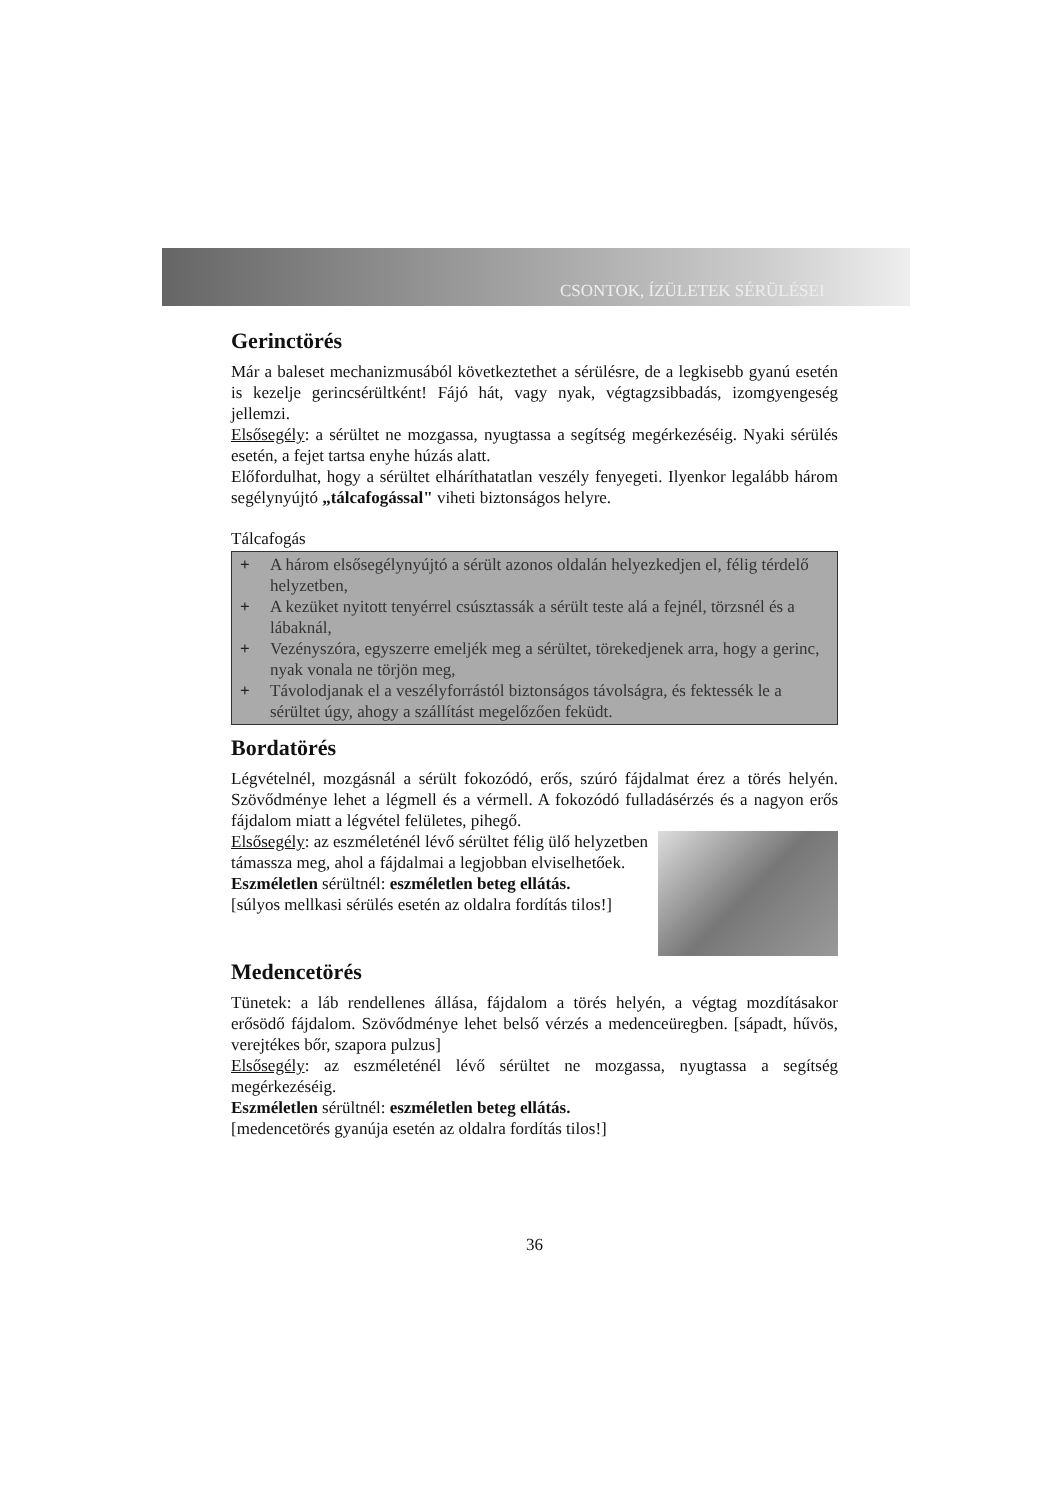CSONTOK, ÍZÜLETEK SÉRÜLÉSEI
Gerinctörés
Már a baleset mechanizmusából következtethet a sérülésre, de a legkisebb gyanú esetén is kezelje gerincsérültként! Fájó hát, vagy nyak, végtagzsibbadás, izomgyengeség jellemzi.
Elsősegély: a sérültet ne mozgassa, nyugtassa a segítség megérkezéséig. Nyaki sérülés esetén, a fejet tartsa enyhe húzás alatt.
Előfordulhat, hogy a sérültet elháríthatatlan veszély fenyegeti. Ilyenkor legalább három segélynyújtó „tálcafogással" viheti biztonságos helyre.
Tálcafogás
+ A három elsősegélynyújtó a sérült azonos oldalán helyezkedjen el, félig térdelő helyzetben,
+ A kezüket nyitott tenyérrel csúsztassák a sérült teste alá a fejnél, törzsnél és a lábaknál,
+ Vezényszóra, egyszerre emeljék meg a sérültet, törekedjenek arra, hogy a gerinc, nyak vonala ne törjön meg,
+ Távolodjanak el a veszélyforrástól biztonságos távolságra, és fektessék le a sérültet úgy, ahogy a szállítást megelőzően feküdt.
Bordatörés
Légvételnél, mozgásnál a sérült fokozódó, erős, szúró fájdalmat érez a törés helyén. Szövődménye lehet a légmell és a vérmell. A fokozódó fulladásérzés és a nagyon erős fájdalom miatt a légvétel felületes, pihegő.
Elsősegély: az eszméleténél lévő sérültet félig ülő helyzetben támassza meg, ahol a fájdalmai a legjobban elviselhetőek.
Eszméletlen sérültnél: eszméletlen beteg ellátás.
[súlyos mellkasi sérülés esetén az oldalra fordítás tilos!]
Medencetörés
Tünetek: a láb rendellenes állása, fájdalom a törés helyén, a végtag mozdításakor erősödő fájdalom. Szövődménye lehet belső vérzés a medenceüregben. [sápadt, hűvös, verejtékes bőr, szapora pulzus]
Elsősegély: az eszméleténél lévő sérültet ne mozgassa, nyugtassa a segítség megérkezéséig.
Eszméletlen sérültnél: eszméletlen beteg ellátás.
[medencetörés gyanúja esetén az oldalra fordítás tilos!]
36